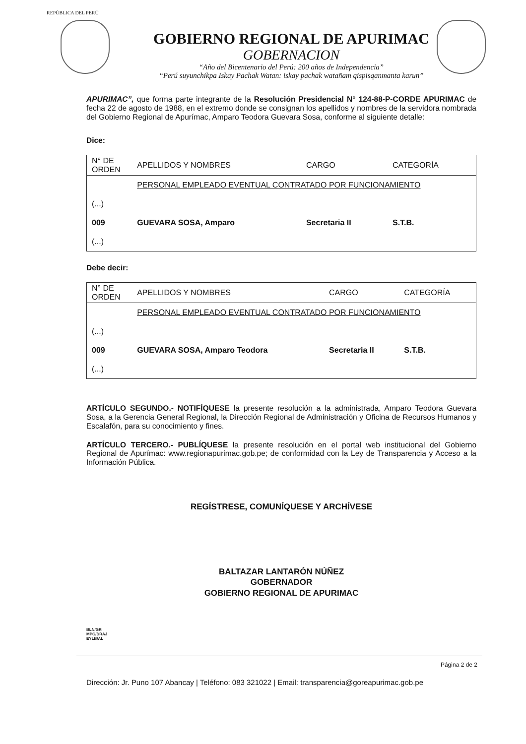REPÚBLICA DEL PERÚ
GOBIERNO REGIONAL DE APURIMAC
GOBERNACION
“Año del Bicentenario del Perú: 200 años de Independencia”
“Perú suyunchikpa Iskay Pachak Watan: iskay pachak watañam qispisqanmanta karun”
APURIMAC”, que forma parte integrante de la Resolución Presidencial N° 124-88-P-CORDE APURIMAC de fecha 22 de agosto de 1988, en el extremo donde se consignan los apellidos y nombres de la servidora nombrada del Gobierno Regional de Apurímac, Amparo Teodora Guevara Sosa, conforme al siguiente detalle:
Dice:
| N° DE ORDEN | APELLIDOS Y NOMBRES | CARGO | CATEGORÍA |
| --- | --- | --- | --- |
| | PERSONAL EMPLEADO EVENTUAL CONTRATADO POR FUNCIONAMIENTO | | |
| (...) | | | |
| 009 | GUEVARA SOSA, Amparo | Secretaria II | S.T.B. |
| (...) | | | |
Debe decir:
| N° DE ORDEN | APELLIDOS Y NOMBRES | CARGO | CATEGORÍA |
| --- | --- | --- | --- |
| | PERSONAL EMPLEADO EVENTUAL CONTRATADO POR FUNCIONAMIENTO | | |
| (...) | | | |
| 009 | GUEVARA SOSA, Amparo Teodora | Secretaria II | S.T.B. |
| (...) | | | |
ARTÍCULO SEGUNDO.- NOTIFÍQUESE la presente resolución a la administrada, Amparo Teodora Guevara Sosa, a la Gerencia General Regional, la Dirección Regional de Administración y Oficina de Recursos Humanos y Escalafón, para su conocimiento y fines.
ARTÍCULO TERCERO.- PUBLÍQUESE la presente resolución en el portal web institucional del Gobierno Regional de Apurímac: www.regionapurimac.gob.pe; de conformidad con la Ley de Transparencia y Acceso a la Información Pública.
REGÍSTRESE, COMUNÍQUESE Y ARCHÍVESE
BALTAZAR LANTARÓN NÚÑEZ
GOBERNADOR
GOBIERNO REGIONAL DE APURIMAC
BLN/GR
MPG/DRAJ
EYLB/AL
Página 2 de 2
Dirección: Jr. Puno 107 Abancay | Teléfono: 083 321022 | Email: transparencia@goreapurimac.gob.pe